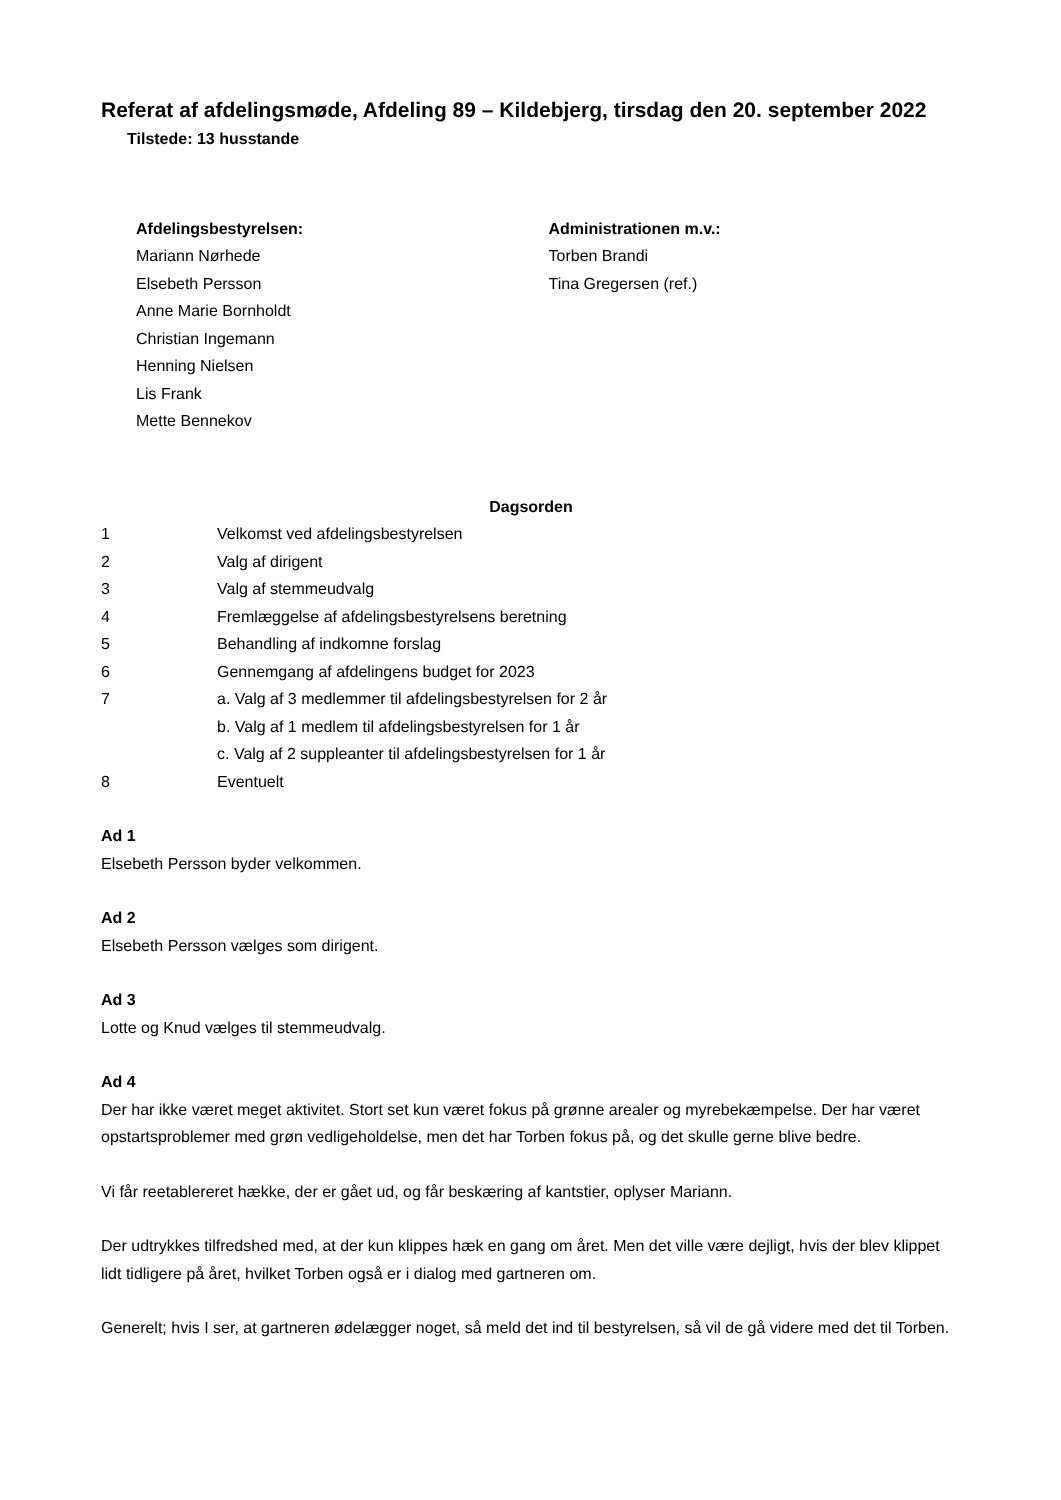Referat af afdelingsmøde, Afdeling 89 – Kildebjerg, tirsdag den 20. september 2022
Tilstede: 13 husstande
Afdelingsbestyrelsen:
Mariann Nørhede
Elsebeth Persson
Anne Marie Bornholdt
Christian Ingemann
Henning Nielsen
Lis Frank
Mette Bennekov
Administrationen m.v.:
Torben Brandi
Tina Gregersen (ref.)
Dagsorden
| 1 | Velkomst ved afdelingsbestyrelsen |
| 2 | Valg af dirigent |
| 3 | Valg af stemmeudvalg |
| 4 | Fremlæggelse af afdelingsbestyrelsens beretning |
| 5 | Behandling af indkomne forslag |
| 6 | Gennemgang af afdelingens budget for 2023 |
| 7 | a. Valg af 3 medlemmer til afdelingsbestyrelsen for 2 år b. Valg af 1 medlem til afdelingsbestyrelsen for 1 år c. Valg af 2 suppleanter til afdelingsbestyrelsen for 1 år |
| 8 | Eventuelt |
Ad 1
Elsebeth Persson byder velkommen.
Ad 2
Elsebeth Persson vælges som dirigent.
Ad 3
Lotte og Knud vælges til stemmeudvalg.
Ad 4
Der har ikke været meget aktivitet. Stort set kun været fokus på grønne arealer og myrebekæmpelse. Der har været opstartsproblemer med grøn vedligeholdelse, men det har Torben fokus på, og det skulle gerne blive bedre.
Vi får reetablereret hække, der er gået ud, og får beskæring af kantstier, oplyser Mariann.
Der udtrykkes tilfredshed med, at der kun klippes hæk en gang om året. Men det ville være dejligt, hvis der blev klippet lidt tidligere på året, hvilket Torben også er i dialog med gartneren om.
Generelt; hvis I ser, at gartneren ødelægger noget, så meld det ind til bestyrelsen, så vil de gå videre med det til Torben.